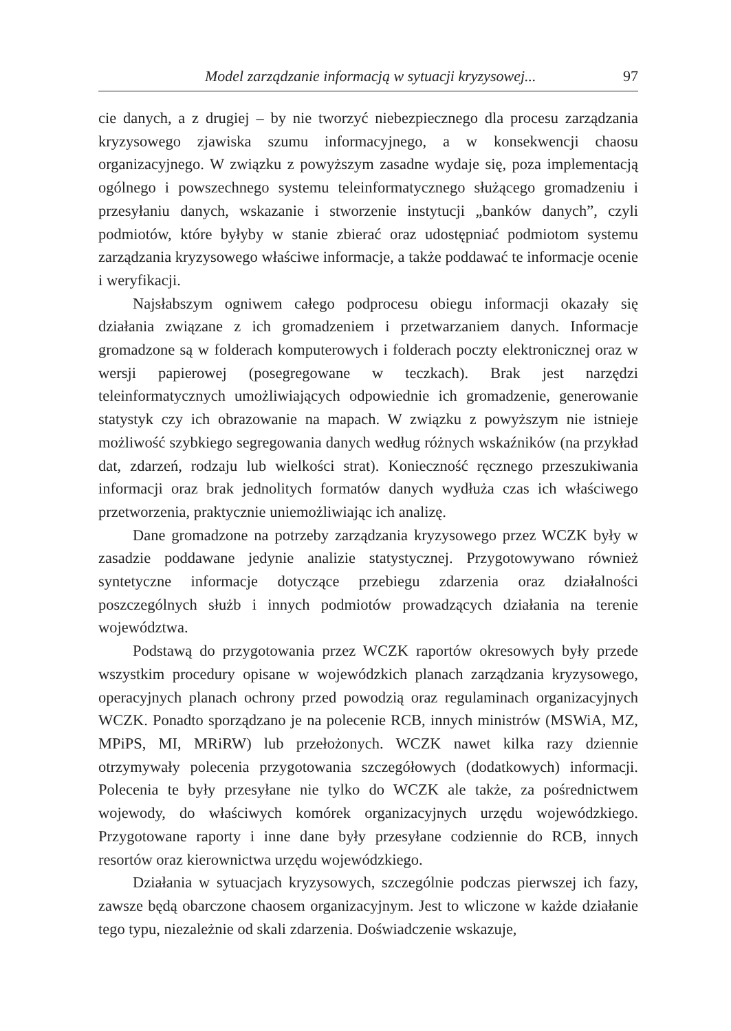Model zarządzanie informacją w sytuacji kryzysowej... 97
cie danych, a z drugiej – by nie tworzyć niebezpiecznego dla procesu zarządzania kryzysowego zjawiska szumu informacyjnego, a w konsekwencji chaosu organizacyjnego. W związku z powyższym zasadne wydaje się, poza implementacją ogólnego i powszechnego systemu teleinformatycznego służącego gromadzeniu i przesyłaniu danych, wskazanie i stworzenie instytucji „banków danych”, czyli podmiotów, które byłyby w stanie zbierać oraz udostępniać podmiotom systemu zarządzania kryzysowego właściwe informacje, a także poddawać te informacje ocenie i weryfikacji.
Najsłabszym ogniwem całego podprocesu obiegu informacji okazały się działania związane z ich gromadzeniem i przetwarzaniem danych. Informacje gromadzone są w folderach komputerowych i folderach poczty elektronicznej oraz w wersji papierowej (posegregowane w teczkach). Brak jest narzędzi teleinformatycznych umożliwiających odpowiednie ich gromadzenie, generowanie statystyk czy ich obrazowanie na mapach. W związku z powyższym nie istnieje możliwość szybkiego segregowania danych według różnych wskaźników (na przykład dat, zdarzeń, rodzaju lub wielkości strat). Konieczność ręcznego przeszukiwania informacji oraz brak jednolitych formatów danych wydłuża czas ich właściwego przetworzenia, praktycznie uniemożliwiając ich analizę.
Dane gromadzone na potrzeby zarządzania kryzysowego przez WCZK były w zasadzie poddawane jedynie analizie statystycznej. Przygotowywano również syntetyczne informacje dotyczące przebiegu zdarzenia oraz działalności poszczególnych służb i innych podmiotów prowadzących działania na terenie województwa.
Podstawą do przygotowania przez WCZK raportów okresowych były przede wszystkim procedury opisane w wojewódzkich planach zarządzania kryzysowego, operacyjnych planach ochrony przed powodzią oraz regulaminach organizacyjnych WCZK. Ponadto sporządzano je na polecenie RCB, innych ministrów (MSWiA, MZ, MPiPS, MI, MRiRW) lub przełożonych. WCZK nawet kilka razy dziennie otrzymywały polecenia przygotowania szczegółowych (dodatkowych) informacji. Polecenia te były przesyłane nie tylko do WCZK ale także, za pośrednictwem wojewody, do właściwych komórek organizacyjnych urzędu wojewódzkiego. Przygotowane raporty i inne dane były przesyłane codziennie do RCB, innych resortów oraz kierownictwa urzędu wojewódzkiego.
Działania w sytuacjach kryzysowych, szczególnie podczas pierwszej ich fazy, zawsze będą obarczone chaosem organizacyjnym. Jest to wliczone w każde działanie tego typu, niezależnie od skali zdarzenia. Doświadczenie wskazuje,